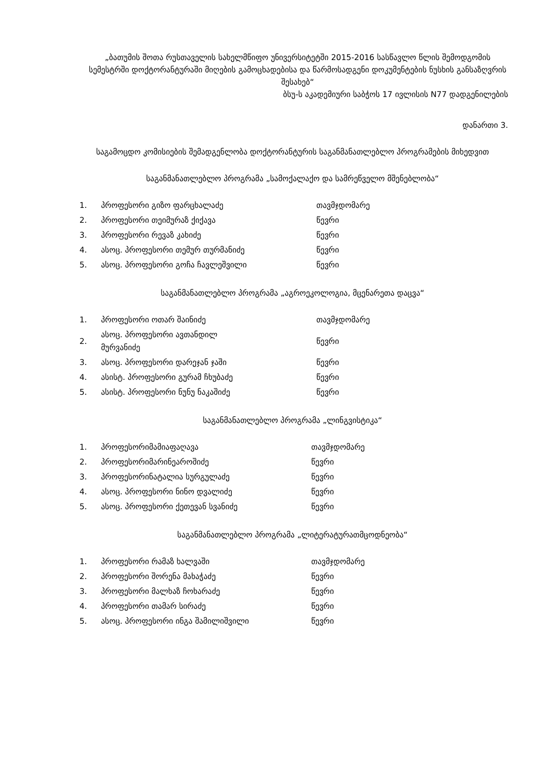„ბათუმის შოთა რუსთაველის სახელმწიფო უნივერსიტეტში 2015-2016 სასწავლო წლის შემოდგომის სემესტრში დოქტორანტურაში მიღების გამოცხადებისა და წარმოსადგენი დოკუმენტების ნუსხის განსაზღვრის შესახებ“
ბსუ-ს აკადემიური საბჭოს 17 ივლისის N77 დადგენილების
დანართი 3.
საგამოცდო კომისიების შემადგენლობა დოქტორანტურის საგანმანათლებლო პროგრამების მიხედვით
საგანმანათლებლო პროგრამა „სამოქალაქო და სამრეწველო მშენებლობა“
| 1. | პროფესორი გიზო ფარცხალაძე | თავმჯდომარე |
| 2. | პროფესორი თეიმურაზ ქიქავა | წევრი |
| 3. | პროფესორი რევაზ კახიძე | წევრი |
| 4. | ასოც. პროფესორი თემურ თურმანიძე | წევრი |
| 5. | ასოც. პროფესორი გოჩა ჩავლეშვილი | წევრი |
საგანმანათლებლო პროგრამა „აგროეკოლოგია, მცენარეთა დაცვა“
| 1. | პროფესორი ოთარ შაინიძე | თავმჯდომარე |
| 2. | ასოც. პროფესორი ავთანდილ მურვანიძე | წევრი |
| 3. | ასოც. პროფესორი დარეჯან ჯაში | წევრი |
| 4. | ასისტ. პროფესორი გურამ ჩხუბაძე | წევრი |
| 5. | ასისტ. პროფესორი ნუნუ ნაკაშიძე | წევრი |
საგანმანათლებლო პროგრამა „ლინგვისტიკა“
| 1. | პროფესორიმამიაფაღავა | თავმჯდომარე |
| 2. | პროფესორიმარინეაროშიძე | წევრი |
| 3. | პროფესორინატალია სურგულაძე | წევრი |
| 4. | ასოც. პროფესორი ნინო დვალიძე | წევრი |
| 5. | ასოც. პროფესორი ქეთევან სვანიძე | წევრი |
საგანმანათლებლო პროგრამა „ლიტერატურათმცოდნეობა“
| 1. | პროფესორი რამაზ ხალვაში | თავმჯდომარე |
| 2. | პროფესორი შორენა მახაჭაძე | წევრი |
| 3. | პროფესორი მალხაზ ჩოხარაძე | წევრი |
| 4. | პროფესორი თამარ სირაძე | წევრი |
| 5. | ასოც. პროფესორი ინგა შამილიშვილი | წევრი |